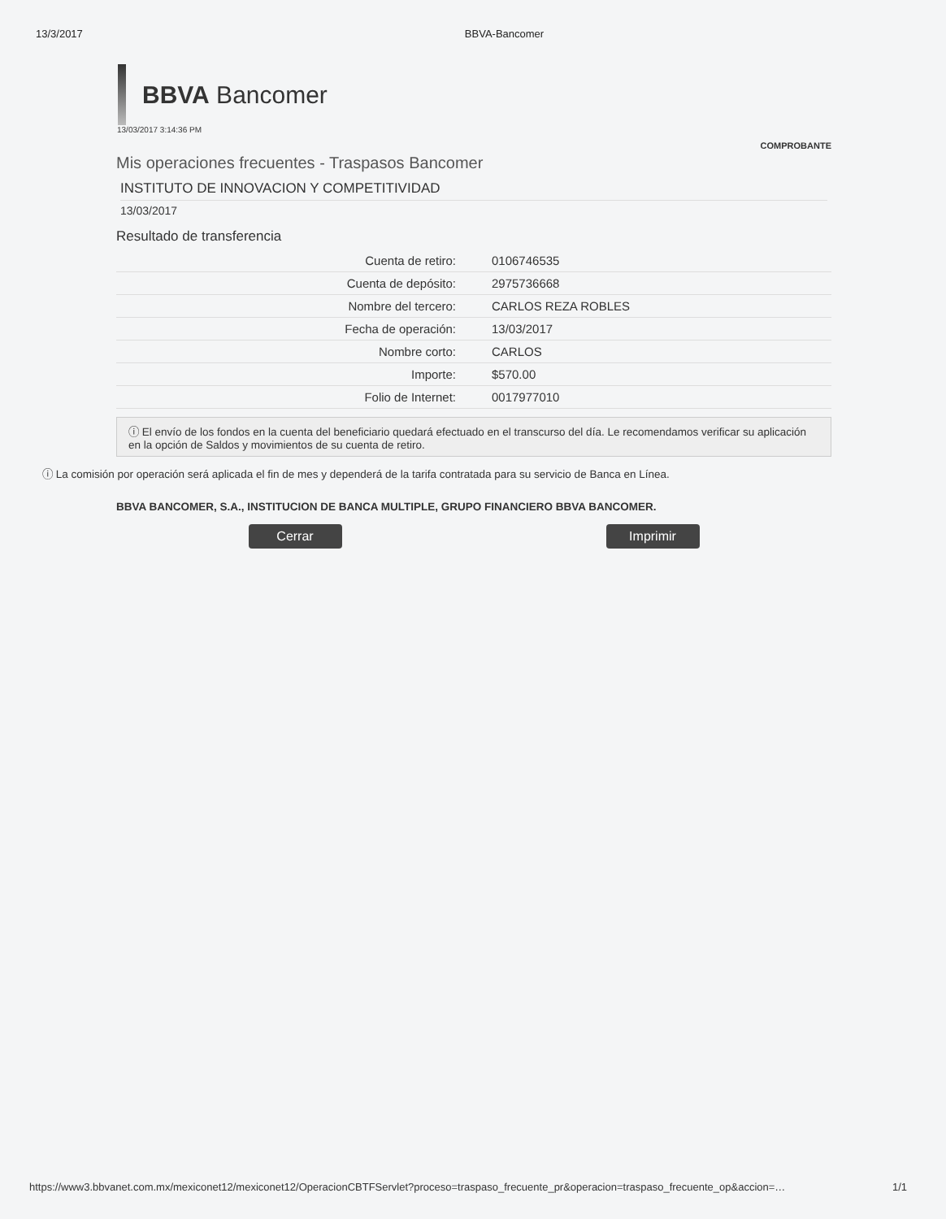13/3/2017 BBVA-Bancomer
BBVA Bancomer
13/03/2017 3:14:36 PM
COMPROBANTE
Mis operaciones frecuentes - Traspasos Bancomer
INSTITUTO DE INNOVACION Y COMPETITIVIDAD
13/03/2017
Resultado de transferencia
| Cuenta de retiro: | 0106746535 |
| Cuenta de depósito: | 2975736668 |
| Nombre del tercero: | CARLOS REZA ROBLES |
| Fecha de operación: | 13/03/2017 |
| Nombre corto: | CARLOS |
| Importe: | $570.00 |
| Folio de Internet: | 0017977010 |
ⓘ El envío de los fondos en la cuenta del beneficiario quedará efectuado en el transcurso del día. Le recomendamos verificar su aplicación en la opción de Saldos y movimientos de su cuenta de retiro.
ⓘ La comisión por operación será aplicada el fin de mes y dependerá de la tarifa contratada para su servicio de Banca en Línea.
BBVA BANCOMER, S.A., INSTITUCION DE BANCA MULTIPLE, GRUPO FINANCIERO BBVA BANCOMER.
Cerrar Imprimir
https://www3.bbvanet.com.mx/mexiconet12/mexiconet12/OperacionCBTFServlet?proceso=traspaso_frecuente_pr&operacion=traspaso_frecuente_op&accion=… 1/1